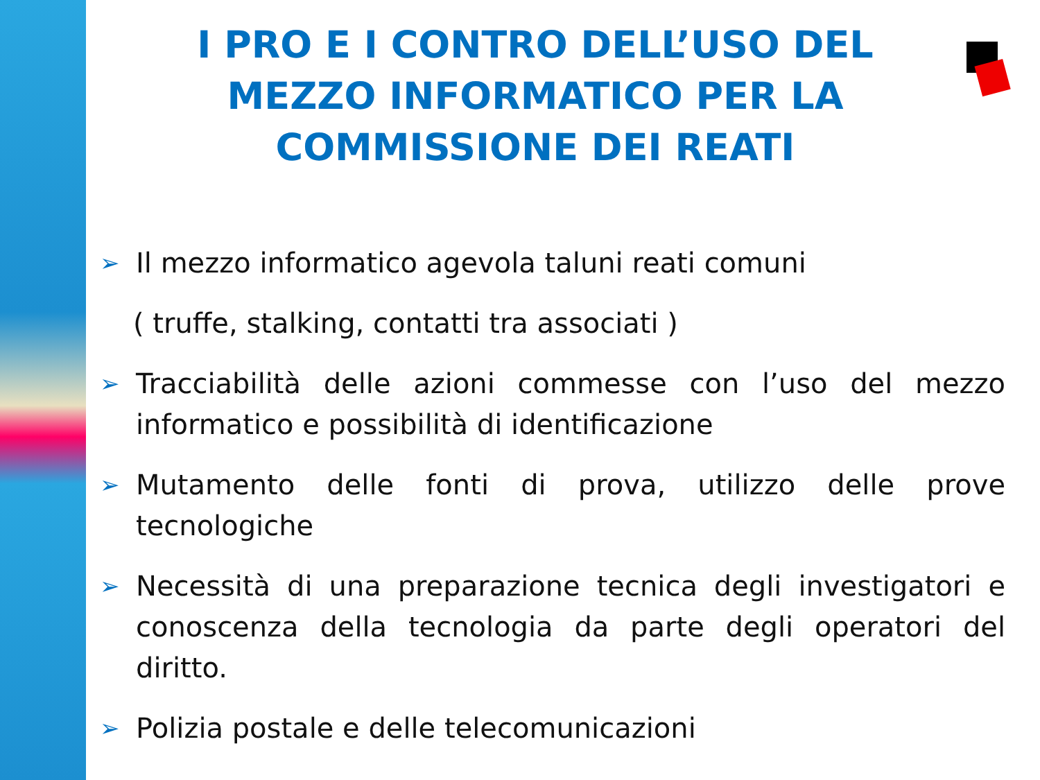I PRO E I CONTRO DELL’USO DEL MEZZO INFORMATICO PER LA COMMISSIONE DEI REATI
➢ Il mezzo informatico agevola taluni reati comuni
( truffe, stalking, contatti tra associati )
➢ Tracciabilità delle azioni commesse con l’uso del mezzo informatico e possibilità di identificazione
➢ Mutamento delle fonti di prova, utilizzo delle prove tecnologiche
➢ Necessità di una preparazione tecnica degli investigatori e conoscenza della tecnologia da parte degli operatori del diritto.
➢ Polizia postale e delle telecomunicazioni